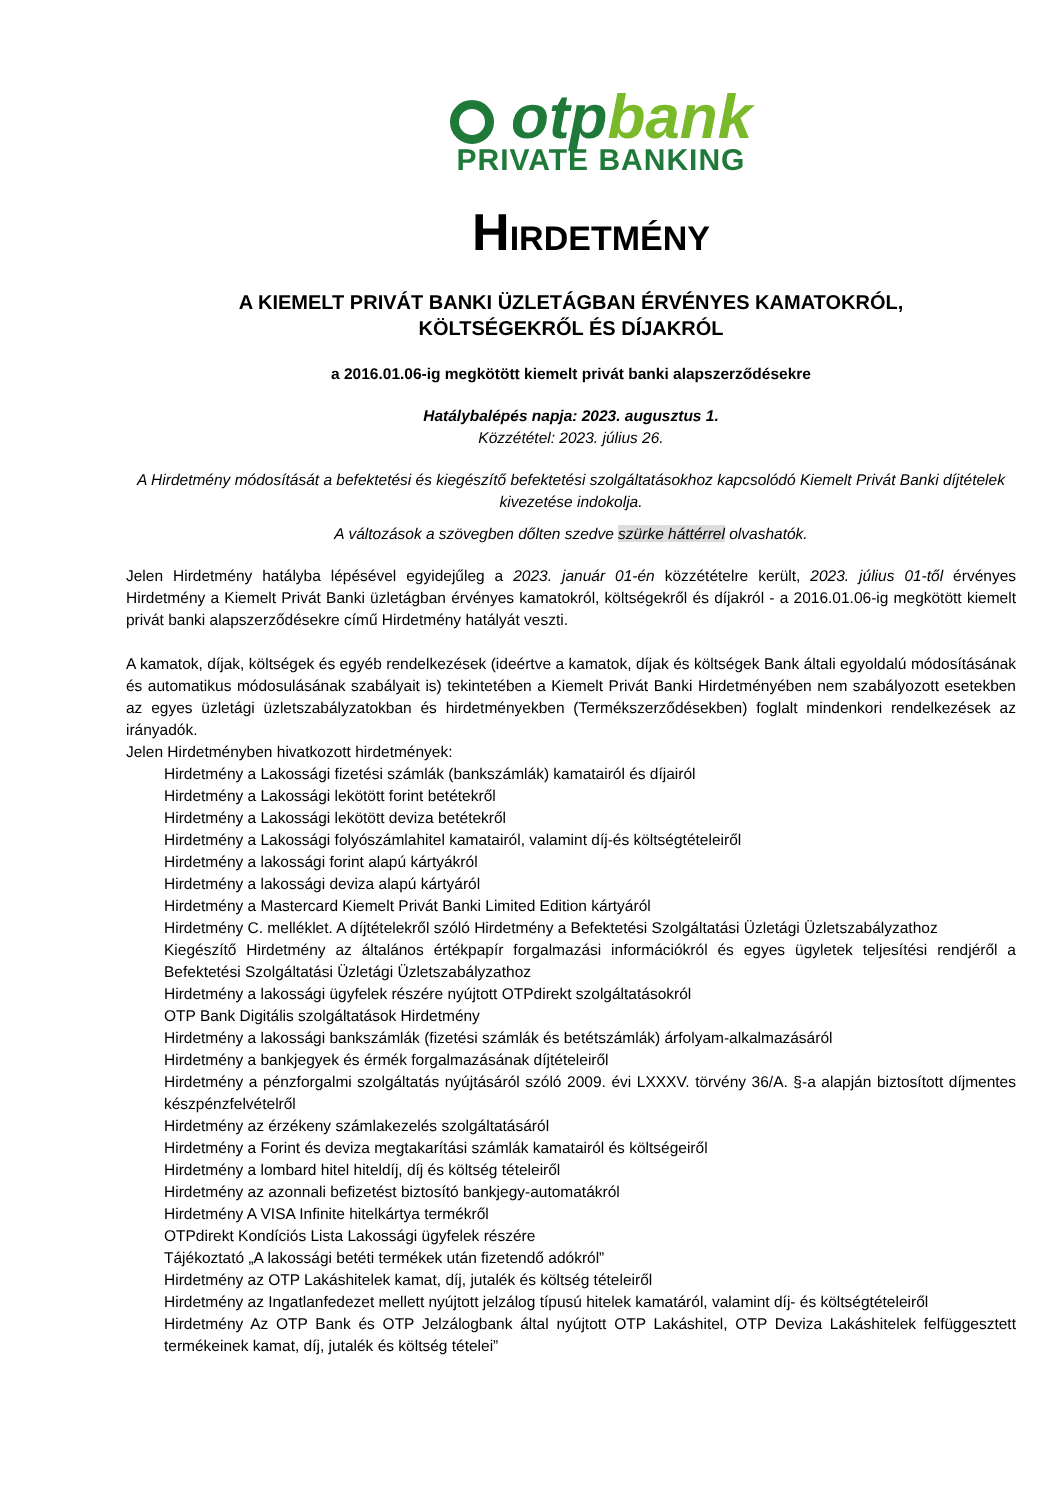otpbank
PRIVATE BANKING
HIRDETMÉNY
A KIEMELT PRIVÁT BANKI ÜZLETÁGBAN ÉRVÉNYES KAMATOKRÓL,
KÖLTSÉGEKRŐL ÉS DÍJAKRÓL
a 2016.01.06-ig megkötött kiemelt privát banki alapszerződésekre
Hatálybalépés napja: 2023. augusztus 1.
Közzététel: 2023. július 26.
A Hirdetmény módosítását a befektetési és kiegészítő befektetési szolgáltatásokhoz kapcsolódó Kiemelt Privát Banki díjtételek kivezetése indokolja.
A változások a szövegben dőlten szedve szürke háttérrel olvashatók.
Jelen Hirdetmény hatályba lépésével egyidejűleg a 2023. január 01-én közzétételre került, 2023. július 01-től érvényes Hirdetmény a Kiemelt Privát Banki üzletágban érvényes kamatokról, költségekről és díjakról - a 2016.01.06-ig megkötött kiemelt privát banki alapszerződésekre című Hirdetmény hatályát veszti.
A kamatok, díjak, költségek és egyéb rendelkezések (ideértve a kamatok, díjak és költségek Bank általi egyoldalú módosításának és automatikus módosulásának szabályait is) tekintetében a Kiemelt Privát Banki Hirdetményében nem szabályozott esetekben az egyes üzletági üzletszabályzatokban és hirdetményekben (Termékszerződésekben) foglalt mindenkori rendelkezések az irányadók.
Jelen Hirdetményben hivatkozott hirdetmények:
Hirdetmény a Lakossági fizetési számlák (bankszámlák) kamatairól és díjairól
Hirdetmény a Lakossági lekötött forint betétekről
Hirdetmény a Lakossági lekötött deviza betétekről
Hirdetmény a Lakossági folyószámlahitel kamatairól, valamint díj-és költségtételeiről
Hirdetmény a lakossági forint alapú kártyákról
Hirdetmény a lakossági deviza alapú kártyáról
Hirdetmény a Mastercard Kiemelt Privát Banki Limited Edition kártyáról
Hirdetmény C. melléklet. A díjtételekről szóló Hirdetmény a Befektetési Szolgáltatási Üzletági Üzletszabályzathoz
Kiegészítő Hirdetmény az általános értékpapír forgalmazási információkról és egyes ügyletek teljesítési rendjéről a Befektetési Szolgáltatási Üzletági Üzletszabályzathoz
Hirdetmény a lakossági ügyfelek részére nyújtott OTPdirekt szolgáltatásokról
OTP Bank Digitális szolgáltatások Hirdetmény
Hirdetmény a lakossági bankszámlák (fizetési számlák és betétszámlák) árfolyam-alkalmazásáról
Hirdetmény a bankjegyek és érmék forgalmazásának díjtételeiről
Hirdetmény a pénzforgalmi szolgáltatás nyújtásáról szóló 2009. évi LXXXV. törvény 36/A. §-a alapján biztosított díjmentes készpénzfelvételről
Hirdetmény az érzékeny számlakezelés szolgáltatásáról
Hirdetmény a Forint és deviza megtakarítási számlák kamatairól és költségeiről
Hirdetmény a lombard hitel hiteldíj, díj és költség tételeiről
Hirdetmény az azonnali befizetést biztosító bankjegy-automatákról
Hirdetmény A VISA Infinite hitelkártya termékről
OTPdirekt Kondíciós Lista Lakossági ügyfelek részére
Tájékoztató „A lakossági betéti termékek után fizetendő adókról”
Hirdetmény az OTP Lakáshitelek kamat, díj, jutalék és költség tételeiről
Hirdetmény az Ingatlanfedezet mellett nyújtott jelzálog típusú hitelek kamatáról, valamint díj- és költségtételeiről
Hirdetmény Az OTP Bank és OTP Jelzálogbank által nyújtott OTP Lakáshitel, OTP Deviza Lakáshitelek felfüggesztett termékeinek kamat, díj, jutalék és költség tételei”